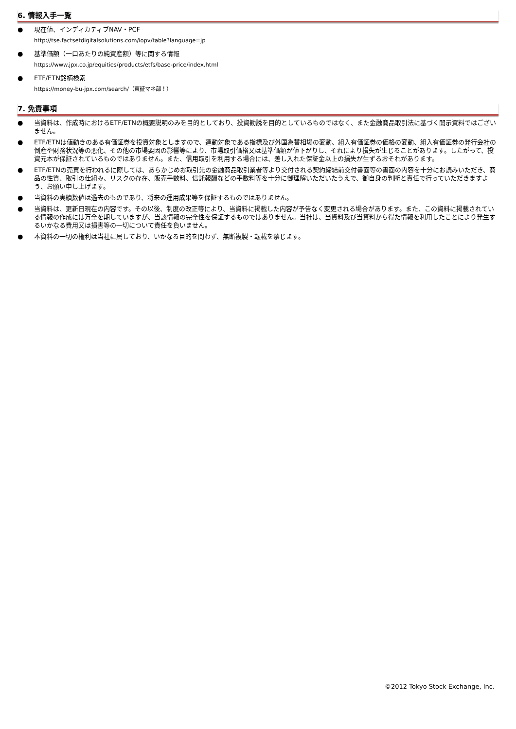6. 情報入手一覧
● 現在値、インディカティブNAV・PCF
http://tse.factsetdigitalsolutions.com/iopv/table?language=jp
● 基準価額（一口あたりの純資産額）等に関する情報
https://www.jpx.co.jp/equities/products/etfs/base-price/index.html
● ETF/ETN銘柄検索
https://money-bu-jpx.com/search/（東証マネ部！）
7. 免責事項
● 当資料は、作成時におけるETF/ETNの概要説明のみを目的としており、投資勧誘を目的としているものではなく、また金融商品取引法に基づく開示資料ではございません。
● ETF/ETNは値動きのある有価証券を投資対象としますので、連動対象である指標及び外国為替相場の変動、組入有価証券の価格の変動、組入有価証券の発行会社の倒産や財務状況等の悪化、その他の市場要因の影響等により、市場取引価格又は基準価額が値下がりし、それにより損失が生じることがあります。したがって、投資元本が保証されているものではありません。また、信用取引を利用する場合には、差し入れた保証金以上の損失が生ずるおそれがあります。
● ETF/ETNの売買を行われるに際しては、あらかじめお取引先の金融商品取引業者等より交付される契約締結前交付書面等の書面の内容を十分にお読みいただき、商品の性質、取引の仕組み、リスクの存在、販売手数料、信託報酬などの手数料等を十分に御理解いただいたうえで、御自身の判断と責任で行っていただきますよう、お願い申し上げます。
● 当資料の実績数値は過去のものであり、将来の運用成果等を保証するものではありません。
● 当資料は、更新日現在の内容です。その以後、制度の改正等により、当資料に掲載した内容が予告なく変更される場合があります。また、この資料に掲載されている情報の作成には万全を期していますが、当該情報の完全性を保証するものではありません。当社は、当資料及び当資料から得た情報を利用したことにより発生するいかなる費用又は損害等の一切について責任を負いません。
● 本資料の一切の権利は当社に属しており、いかなる目的を問わず、無断複製・転載を禁じます。
©2012 Tokyo Stock Exchange, Inc.